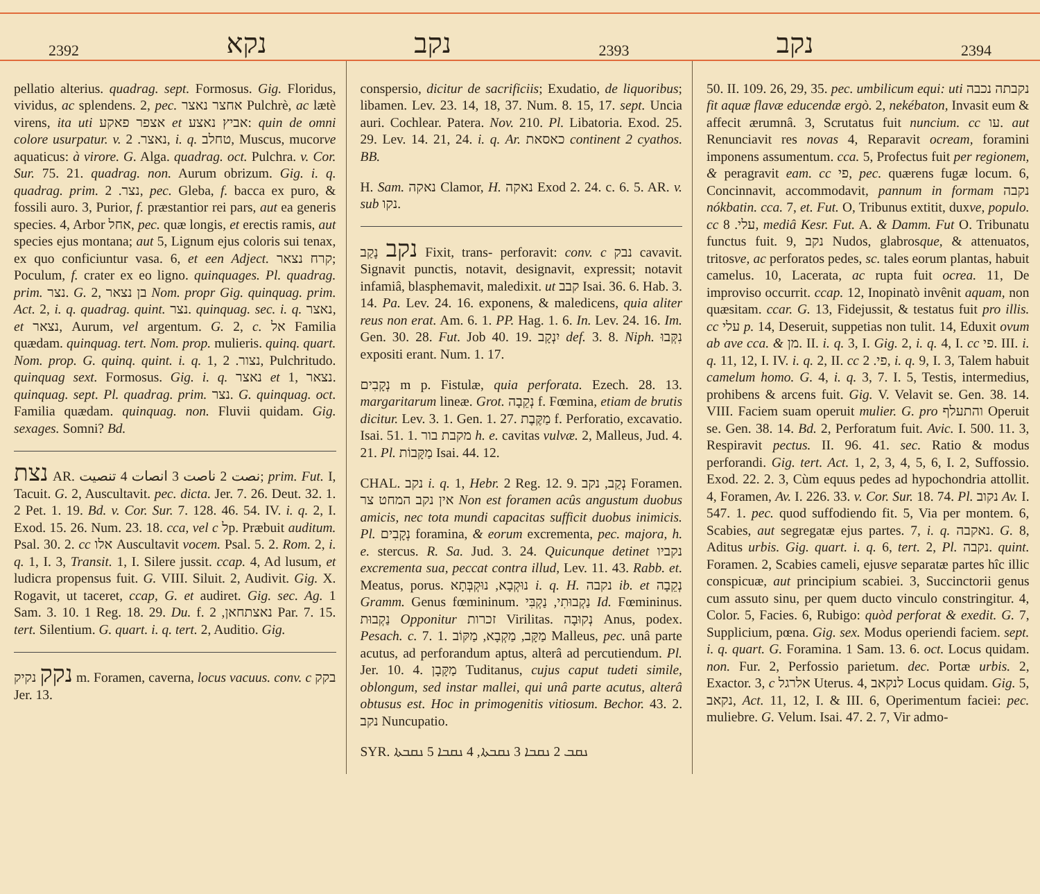2392 נקא נקב 2393 נקב 2394
pellatio alterius. quadrag. sept. Formosus. Gig. Floridus, vividus, ac splendens. 2, pec. אחצר נאצר Pulchrè, ac lætè virens, ita uti אצפר פאקע et אביץ נאצע: quin de omni colore usurpatur. v. נאצר. 2, i. q. טחלב, Muscus, mucorve aquaticus: à virore. G. Alga. quadrag. oct. Pulchra. v. Cor. Sur. 75. 21. quadrag. non. Aurum obrizum. Gig. i. q. quadrag. prim. נצר. 2, pec. Gleba, f. bacca ex puro, & fossili auro. 3, Purior, f. præstantior rei pars, aut ea generis species. 4, Arbor אחל, pec. quæ longis, et erectis ramis, aut species ejus montana; aut 5, Lignum ejus coloris sui tenax, ex quo conficiuntur vasa. 6, et een Adject. קרח נצאר; Poculum, f. crater ex eo ligno. quinquages. Pl. quadrag. prim. נצר. G. 2, בן נצאר Nom. propr Gig. quinquag. prim. Act. 2, i. q. quadrag. quint. נצר. quinquag. sec. i. q. נאצר, et נצאר, Aurum, vel argentum. G. 2, c. אל Familia quædam. quinquag. tert. Nom. prop. mulieris. quinq. quart. Nom. prop. G. quinq. quint. i. q. 1, נצור. 2, Pulchritudo. quinquag sext. Formosus. Gig. i. q. נאצר et 1, נצאר. quinquag. sept. Pl. quadrag. prim. נצר. G. quinquag. oct. Familia quædam. quinquag. non. Fluvii quidam. Gig. sexages. Somni? Bd.
נצת AR. نصت 2 ناصت 3 انصات 4 تنصيت; prim. Fut. I, Tacuit. G. 2, Auscultavit. pec. dicta. Jer. 7. 26. Deut. 32. 1. 2 Pet. 1. 19. Bd. v. Cor. Sur. 7. 128. 46. 54. IV. i. q. 2, I. Exod. 15. 26. Num. 23. 18. cca, vel c לp. Præbuit auditum. Psal. 30. 2. cc אלו Auscultavit vocem. Psal. 5. 2. Rom. 2, i. q. 1, I. 3, Transit. 1, I. Silere jussit. ccap. 4, Ad lusum, et ludicra propensus fuit. G. VIII. Siluit. 2, Audivit. Gig. X. Rogavit, ut taceret, ccap, G. et audiret. Gig. sec. Ag. 1 Sam. 3. 10. 1 Reg. 18. 29. Du. f. נאצתחאן, 2 Par. 7. 15. tert. Silentium. G. quart. i. q. tert. 2, Auditio. Gig.
נקק נקיק m. Foramen, caverna, locus vacuus. conv. c בקק Jer. 13.
conspersio, dicitur de sacrificiis; Exudatio, de liquoribus; libamen. Lev. 23. 14, 18, 37. Num. 8. 15, 17. sept. Uncia auri. Cochlear. Patera. Nov. 210. Pl. Libatoria. Exod. 25. 29. Lev. 14. 21, 24. i. q. Ar. כאסאת continent 2 cyathos. BB.
H. Sam. נאקה Clamor, H. נאקה Exod 2. 24. c. 6. 5. AR. v. sub נקו.
נקב נָקַב Fixit, trans- perforavit: conv. c נבק cavavit. Signavit punctis, notavit, designavit, expressit; notavit infamiâ, blasphemavit, maledixit. ut קבב Isai. 36. 6. Hab. 3. 14. Pa. Lev. 24. 16. exponens, & maledicens, quia aliter reus non erat. Am. 6. 1. PP. Hag. 1. 6. In. Lev. 24. 16. Im. Gen. 30. 28. Fut. Job 40. 19. יִנְקָב def. 3. 8. Niph. נִקְּבוּ expositi erant. Num. 1. 17.
נְקָבִים m p. Fistulæ, quia perforata. Ezech. 28. 13. margaritarum lineæ. Grot. נְקֵבָה f. Fœmina, etiam de brutis dicitur. Lev. 3. 1. Gen. 1. 27. מַקֶּבֶת f. Perforatio, excavatio. Isai. 51. 1. מקבת בור h. e. cavitas vulvæ. 2, Malleus, Jud. 4. 21. Pl. מַקָּבוֹת Isai. 44. 12.
CHAL. נקב i. q. 1, Hebr. 2 Reg. 12. 9. נְקַב, נקב Foramen. אין נקב המחט צר Non est foramen acûs angustum duobus amicis, nec tota mundi capacitas sufficit duobus inimicis. Pl. נְקָבִים foramina, & eorum excrementa, pec. majora, h. e. stercus. R. Sa. Jud. 3. 24. Quicunque detinet נקביו excrementa sua, peccat contra illud, Lev. 11. 43. Rabb. et. Meatus, porus. נוּקְבָא, נוּקְבְּתָא i. q. H. נקבה ib. et נְקֵבָה Gramm. Genus fœmininum. נַקְבוּתִי, נַקְבִּי Id. Fœmininus. נַקְבוּת Opponitur זכרות Virilitas. נְקוּבָה Anus, podex. Pesach. c. 7. 1. מַקָּב, מַקְבָא, מַקּוֹב Malleus, pec. unâ parte acutus, ad perforandum aptus, alterâ ad percutiendum. Pl. Jer. 10. 4. מַקָּבָן Tuditanus, cujus caput tudeti simile, oblongum, sed instar mallei, qui unâ parte acutus, alterâ obtusus est. Hoc in primogenitis vitiosum. Bechor. 43. 2. נקב Nuncupatio.
SYR. ܢܩܒ 2 ܢܩܒܐ 3 ܢܩܒܬܐ, 4 ܢܩܒܐ 5 ܢܩܒܬܐ
50. II. 109. 26, 29, 35. pec. umbilicum equi: uti נקבתה נכבה fit aquæ flavæ educendæ ergò. 2, nekébaton, Invasit eum & affecit ærumnâ. 3, Scrutatus fuit nuncium. cc עו. aut Renunciavit res novas 4, Reparavit ocream, foramini imponens assumentum. cca. 5, Profectus fuit per regionem, & peragravit eam. cc פי, pec. quærens fugæ locum. 6, Concinnavit, accommodavit, pannum in formam נקבה nókbatin. cca. 7, et. Fut. O, Tribunus extitit, duxve, populo. cc עלי. 8, mediâ Kesr. Fut. A. & Damm. Fut O. Tribunatu functus fuit. 9, נקב Nudos, glabrosque, & attenuatos, tritosve, ac perforatos pedes, sc. tales eorum plantas, habuit camelus. 10, Lacerata, ac rupta fuit ocrea. 11, De improviso occurrit. ccap. 12, Inopinatò invênit aquam, non quæsitam. ccar. G. 13, Fidejussit, & testatus fuit pro illis. cc עלי p. 14, Deseruit, suppetias non tulit. 14, Eduxit ovum ab ave cca. & מן. II. i. q. 3, I. Gig. 2, i. q. 4, I. cc פי. III. i. q. 11, 12, I. IV. i. q. 2, II. cc פי. 2, i. q. 9, I. 3, Talem habuit camelum homo. G. 4, i. q. 3, 7. I. 5, Testis, intermedius, prohibens & arcens fuit. Gig. V. Velavit se. Gen. 38. 14. VIII. Faciem suam operuit mulier. G. pro והתעלף Operuit se. Gen. 38. 14. Bd. 2, Perforatum fuit. Avic. I. 500. 11. 3, Respiravit pectus. II. 96. 41. sec. Ratio & modus perforandi. Gig. tert. Act. 1, 2, 3, 4, 5, 6, I. 2, Suffossio. Exod. 22. 2. 3, Cùm equus pedes ad hypochondria attollit. 4, Foramen, Av. I. 226. 33. v. Cor. Sur. 18. 74. Pl. נקוב Av. I. 547. 1. pec. quod suffodiendo fit. 5, Via per montem. 6, Scabies, aut segregatæ ejus partes. 7, i. q. נאקבה. G. 8, Aditus urbis. Gig. quart. i. q. 6, tert. 2, Pl. נקבה. quint. Foramen. 2, Scabies cameli, ejusve separatæ partes hîc illic conspicuæ, aut principium scabiei. 3, Succinctorii genus cum assuto sinu, per quem ducto vinculo constringitur. 4, Color. 5, Facies. 6, Rubigo: quòd perforat & exedit. G. 7, Supplicium, pœna. Gig. sex. Modus operiendi faciem. sept. i. q. quart. G. Foramina. 1 Sam. 13. 6. oct. Locus quidam. non. Fur. 2, Perfossio parietum. dec. Portæ urbis. 2, Exactor. 3, c אלרגל Uterus. 4, לנקאב Locus quidam. Gig. 5, נקאב, Act. 11, 12, I. & III. 6, Operimentum faciei: pec. muliebre. G. Velum. Isai. 47. 2. 7, Vir admo-